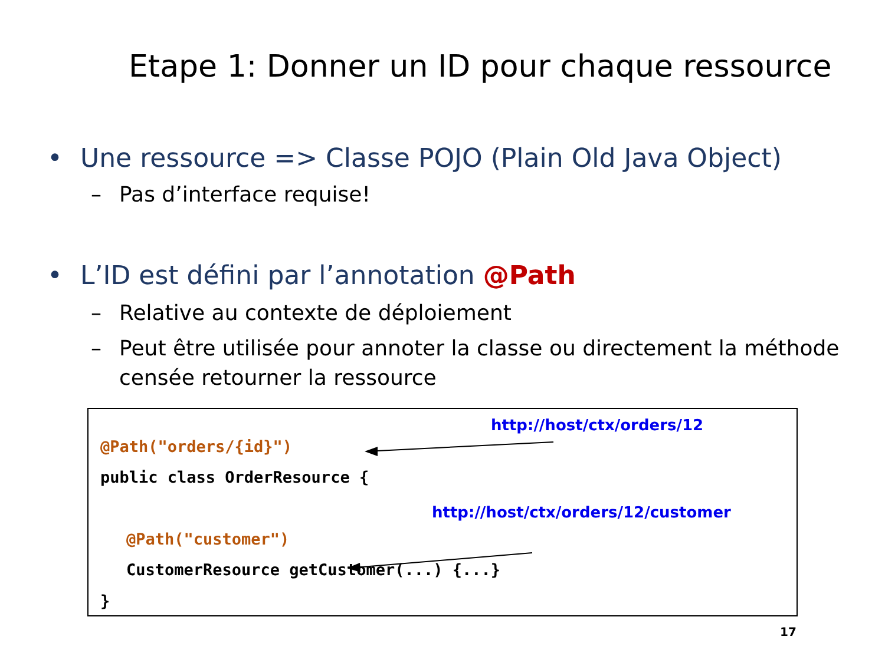Etape 1: Donner un ID pour chaque ressource
• Une ressource => Classe POJO (Plain Old Java Object)
– Pas d’interface requise!
• L’ID est défini par l’annotation @Path
– Relative au contexte de déploiement
– Peut être utilisée pour annoter la classe ou directement la méthode censée retourner la ressource
http://host/ctx/orders/12
@Path("orders/{id}")
public class OrderResource {
http://host/ctx/orders/12/customer
@Path("customer")
CustomerResource getCustomer(...) {...}
}
17